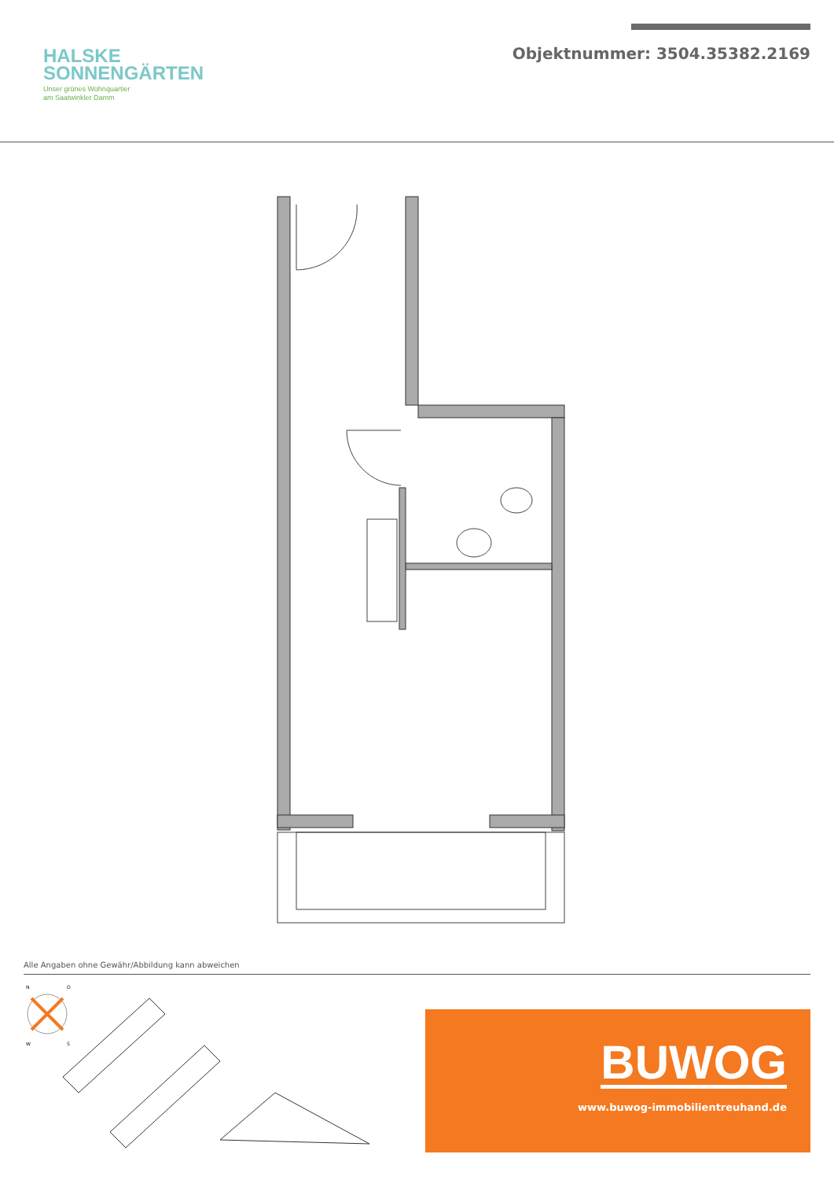HALSKE
SONNENGÄRTEN
Unser grünes Wohnquartier
am Saatwinkler Damm
Objektnummer: 3504.35382.2169
Alle Angaben ohne Gewähr/Abbildung kann abweichen
N
O
W
S
BUWOG
www.buwog-immobilientreuhand.de